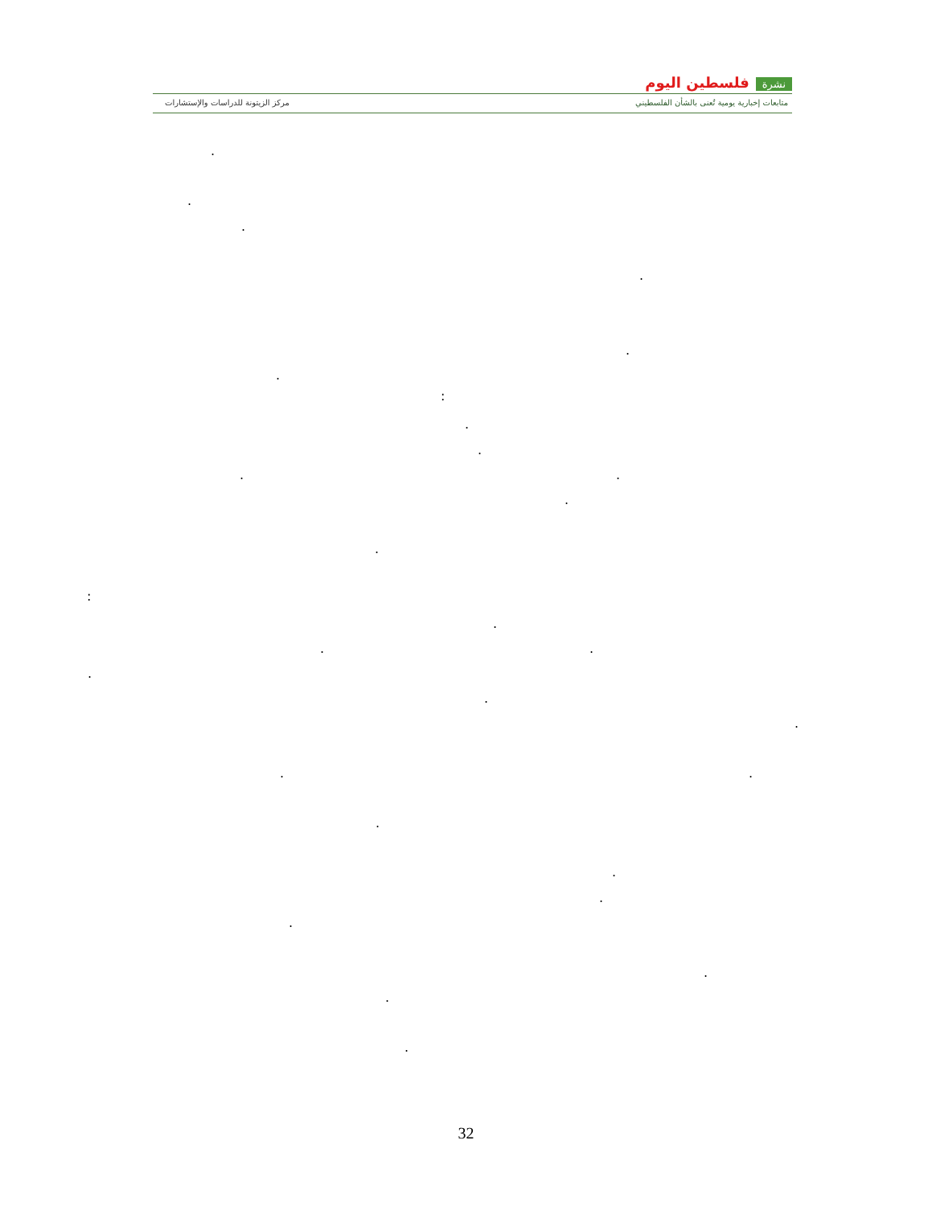نشرة فلسطين اليوم
متابعات إخبارية يومية تُعنى بالشأن الفلسطيني
مركز الزيتونة للدراسات والإستشارات
.
.
.
.
.
.
:
.
.
. .
.
.
:
.
. .
.
.
.
. .
.
.
.
.
.
.
.
32